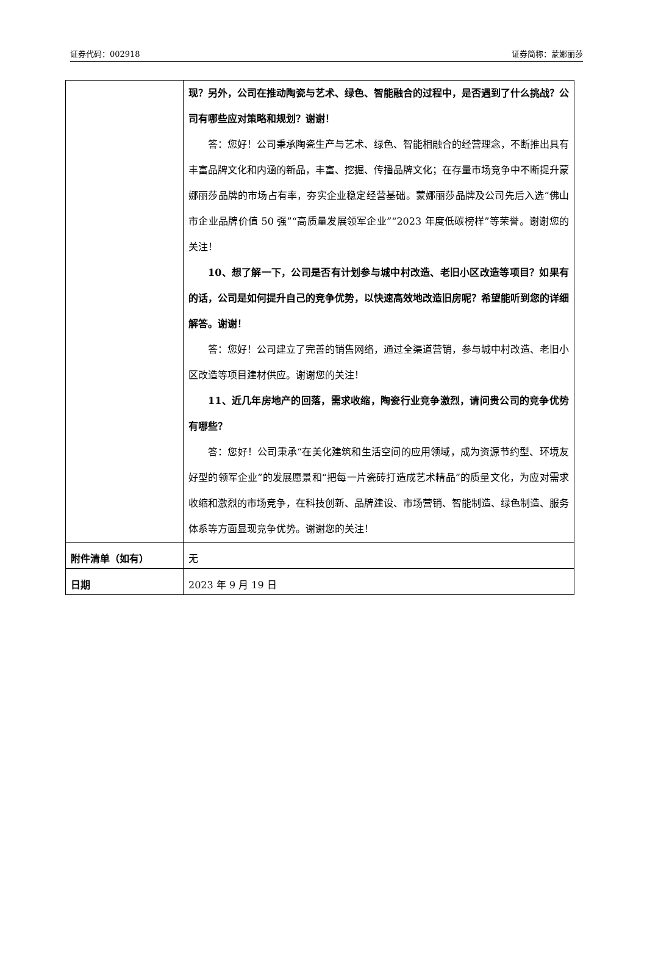证券代码：002918 证券简称：蒙娜丽莎
| | 现？另外，公司在推动陶瓷与艺术、绿色、智能融合的过程中，是否遇到了什么挑战？公司有哪些应对策略和规划？谢谢！ 答：您好！公司秉承陶瓷生产与艺术、绿色、智能相融合的经营理念，不断推出具有丰富品牌文化和内涵的新品，丰富、挖掘、传播品牌文化；在存量市场竞争中不断提升蒙娜丽莎品牌的市场占有率，夯实企业稳定经营基础。蒙娜丽莎品牌及公司先后入选“佛山市企业品牌价值 50 强”“高质量发展领军企业”“2023 年度低碳榜样”等荣誉。谢谢您的关注！ 10、想了解一下，公司是否有计划参与城中村改造、老旧小区改造等项目？如果有的话，公司是如何提升自己的竞争优势，以快速高效地改造旧房呢？希望能听到您的详细解答。谢谢！ 答：您好！公司建立了完善的销售网络，通过全渠道营销，参与城中村改造、老旧小区改造等项目建材供应。谢谢您的关注！ 11、近几年房地产的回落，需求收缩，陶瓷行业竞争激烈，请问贵公司的竞争优势有哪些？ 答：您好！公司秉承“在美化建筑和生活空间的应用领域，成为资源节约型、环境友好型的领军企业”的发展愿景和“把每一片瓷砖打造成艺术精品”的质量文化，为应对需求收缩和激烈的市场竞争，在科技创新、品牌建设、市场营销、智能制造、绿色制造、服务体系等方面显现竞争优势。谢谢您的关注！ |
| 附件清单（如有） | 无 |
| 日期 | 2023 年 9 月 19 日 |